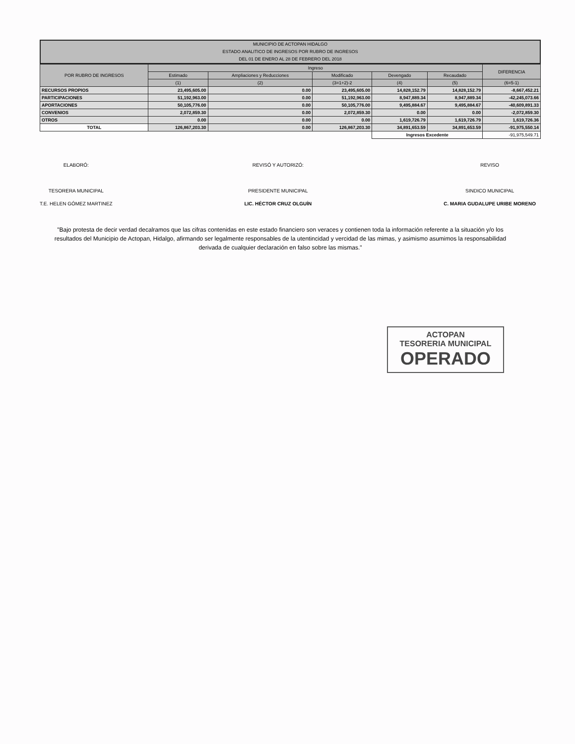MUNICIPIO DE ACTOPAN HIDALGO
ESTADO ANALITICO DE INGRESOS POR RUBRO DE INGRESOS
DEL 01 DE ENERO AL 28 DE FEBRERO DEL 2018
| POR RUBRO DE INGRESOS | Ingreso | | | | | DIFERENCIA |
| --- | --- | --- | --- | --- | --- | --- |
| | Estimado | Ampliaciones y Reducciones | Modificado | Devengado | Recaudado | |
| | (1) | (2) | (3=1+2)-2 | (4) | (5) | (6=5-1) |
| RECURSOS PROPIOS | 23,495,605.00 | 0.00 | 23,495,605.00 | 14,828,152.79 | 14,828,152.79 | -8,667,452.21 |
| PARTICIPACIONES | 51,192,963.00 | 0.00 | 51,192,963.00 | 8,947,889.34 | 8,947,889.34 | -42,245,073.66 |
| APORTACIONES | 50,105,776.00 | 0.00 | 50,105,776.00 | 9,495,884.67 | 9,495,884.67 | -40,609,891.33 |
| CONVENIOS | 2,072,859.30 | 0.00 | 2,072,859.30 | 0.00 | 0.00 | -2,072,859.30 |
| OTROS | 0.00 | 0.00 | 0.00 | 1,619,726.79 | 1,619,726.79 | 1,619,726.36 |
| TOTAL | 126,867,203.30 | 0.00 | 126,867,203.30 | 34,891,653.59 | 34,891,653.59 | -91,975,550.14 |
| | | | | Ingresos Excedente | | -91,975,549.71 |
ELABORÓ:
TESORERA MUNICIPAL
T.E. HELEN GÓMEZ MARTINEZ
REVISÓ Y AUTORIZÓ:
PRESIDENTE MUNICIPAL
LIC. HÉCTOR CRUZ OLGUÍN
REVISO
SINDICO MUNICIPAL
C. MARIA GUDALUPE URIBE MORENO
"Bajo protesta de decir verdad decalramos que las cifras contenidas en este estado financiero son veraces y contienen toda la información referente a la situación y/o los resultados del Municipio de Actopan, Hidalgo, afirmando ser legalmente responsables de la utentincidad y vercidad de las mimas, y asimismo asumimos la responsabilidad derivada de cualquier declaración en falso sobre las mismas."
ACTOPAN
TESORERIA MUNICIPAL
OPERADO